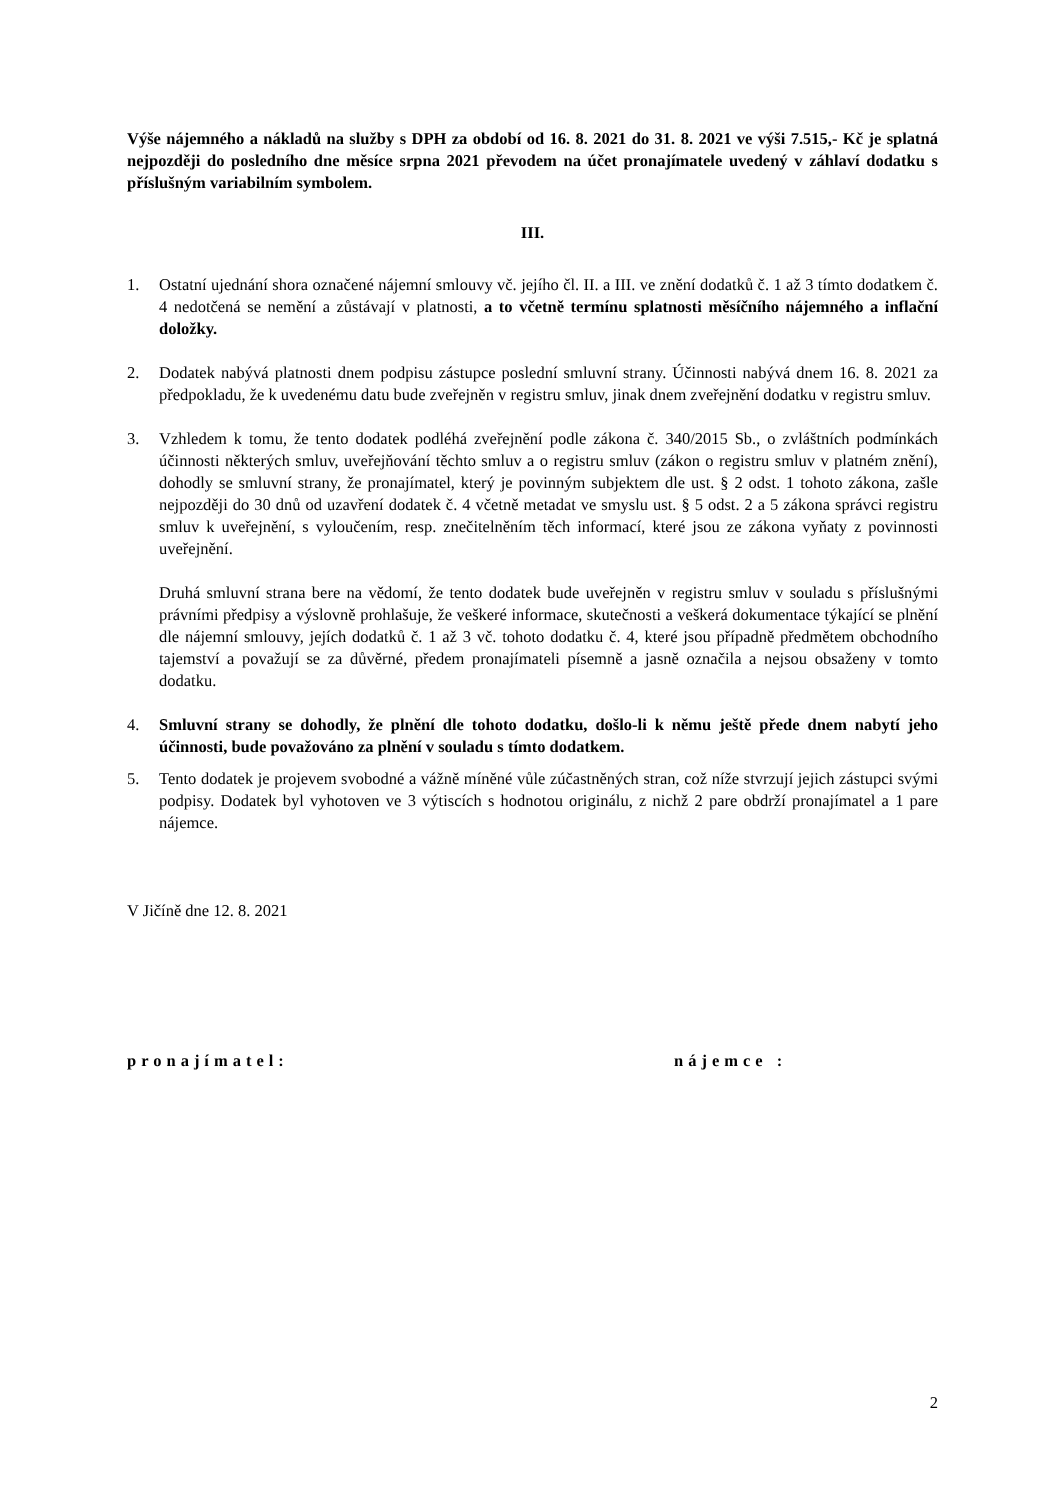Výše nájemného a nákladů na služby s DPH za období od 16. 8. 2021 do 31. 8. 2021 ve výši 7.515,- Kč je splatná nejpozději do posledního dne měsíce srpna 2021 převodem na účet pronajímatele uvedený v záhlaví dodatku s příslušným variabilním symbolem.
III.
1. Ostatní ujednání shora označené nájemní smlouvy vč. jejího čl. II. a III. ve znění dodatků č. 1 až 3 tímto dodatkem č. 4 nedotčená se nemění a zůstávají v platnosti, a to včetně termínu splatnosti měsíčního nájemného a inflační doložky.
2. Dodatek nabývá platnosti dnem podpisu zástupce poslední smluvní strany. Účinnosti nabývá dnem 16. 8. 2021 za předpokladu, že k uvedenému datu bude zveřejněn v registru smluv, jinak dnem zveřejnění dodatku v registru smluv.
3. Vzhledem k tomu, že tento dodatek podléhá zveřejnění podle zákona č. 340/2015 Sb., o zvláštních podmínkách účinnosti některých smluv, uveřejňování těchto smluv a o registru smluv (zákon o registru smluv v platném znění), dohodly se smluvní strany, že pronajímatel, který je povinným subjektem dle ust. § 2 odst. 1 tohoto zákona, zašle nejpozději do 30 dnů od uzavření dodatek č. 4 včetně metadat ve smyslu ust. § 5 odst. 2 a 5 zákona správci registru smluv k uveřejnění, s vyloučením, resp. znečitelněním těch informací, které jsou ze zákona vyňaty z povinnosti uveřejnění.
Druhá smluvní strana bere na vědomí, že tento dodatek bude uveřejněn v registru smluv v souladu s příslušnými právními předpisy a výslovně prohlašuje, že veškeré informace, skutečnosti a veškerá dokumentace týkající se plnění dle nájemní smlouvy, jejích dodatků č. 1 až 3 vč. tohoto dodatku č. 4, které jsou případně předmětem obchodního tajemství a považují se za důvěrné, předem pronajímateli písemně a jasně označila a nejsou obsaženy v tomto dodatku.
4. Smluvní strany se dohodly, že plnění dle tohoto dodatku, došlo-li k němu ještě přede dnem nabytí jeho účinnosti, bude považováno za plnění v souladu s tímto dodatkem.
5. Tento dodatek je projevem svobodné a vážně míněné vůle zúčastněných stran, což níže stvrzují jejich zástupci svými podpisy. Dodatek byl vyhotoven ve 3 výtiscích s hodnotou originálu, z nichž 2 pare obdrží pronajímatel a 1 pare nájemce.
V Jičíně dne 12. 8. 2021
pronajímatel: nájemce :
2